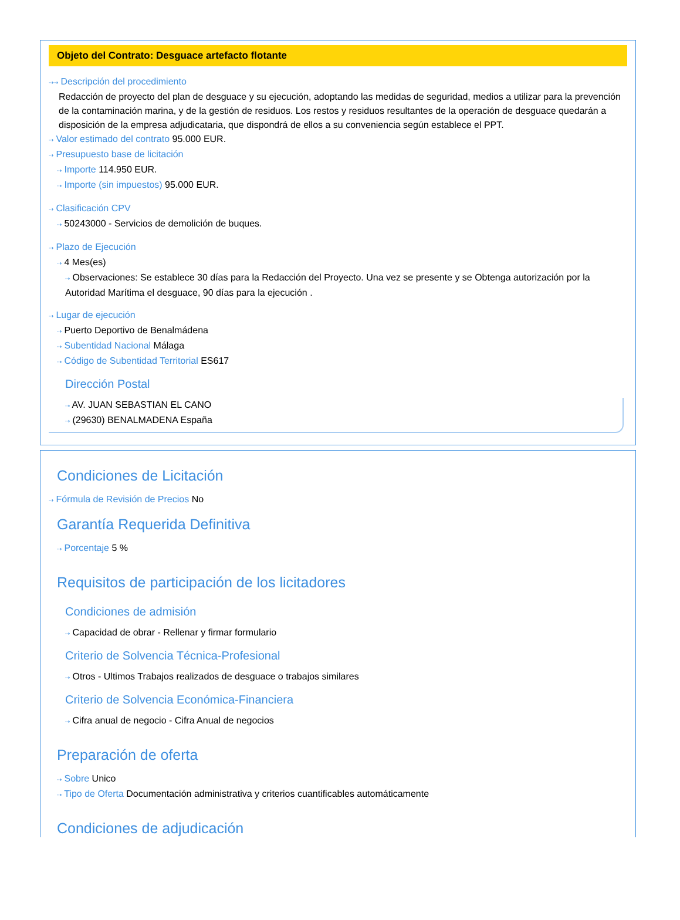Objeto del Contrato: Desguace artefacto flotante
⇢⇢ Descripción del procedimiento
Redacción de proyecto del plan de desguace y su ejecución, adoptando las medidas de seguridad, medios a utilizar para la prevención de la contaminación marina, y de la gestión de residuos. Los restos y residuos resultantes de la operación de desguace quedarán a disposición de la empresa adjudicataria, que dispondrá de ellos a su conveniencia según establece el PPT.
⇢ Valor estimado del contrato 95.000 EUR.
⇢ Presupuesto base de licitación
⇢ Importe 114.950 EUR.
⇢ Importe (sin impuestos) 95.000 EUR.
⇢ Clasificación CPV
⇢ 50243000 - Servicios de demolición de buques.
⇢ Plazo de Ejecución
⇢ 4 Mes(es)
⇢ Observaciones: Se establece 30 días para la Redacción del Proyecto. Una vez se presente y se Obtenga autorización por la Autoridad Marítima el desguace, 90 días para la ejecución .
⇢ Lugar de ejecución
⇢ Puerto Deportivo de Benalmádena
⇢ Subentidad Nacional Málaga
⇢ Código de Subentidad Territorial ES617
Dirección Postal
⇢ AV. JUAN SEBASTIAN EL CANO
⇢ (29630) BENALMADENA España
Condiciones de Licitación
⇢ Fórmula de Revisión de Precios No
Garantía Requerida Definitiva
⇢ Porcentaje 5 %
Requisitos de participación de los licitadores
Condiciones de admisión
⇢ Capacidad de obrar - Rellenar y firmar formulario
Criterio de Solvencia Técnica-Profesional
⇢ Otros - Ultimos Trabajos realizados de desguace o trabajos similares
Criterio de Solvencia Económica-Financiera
⇢ Cifra anual de negocio - Cifra Anual de negocios
Preparación de oferta
⇢ Sobre Unico
⇢ Tipo de Oferta Documentación administrativa y criterios cuantificables automáticamente
Condiciones de adjudicación